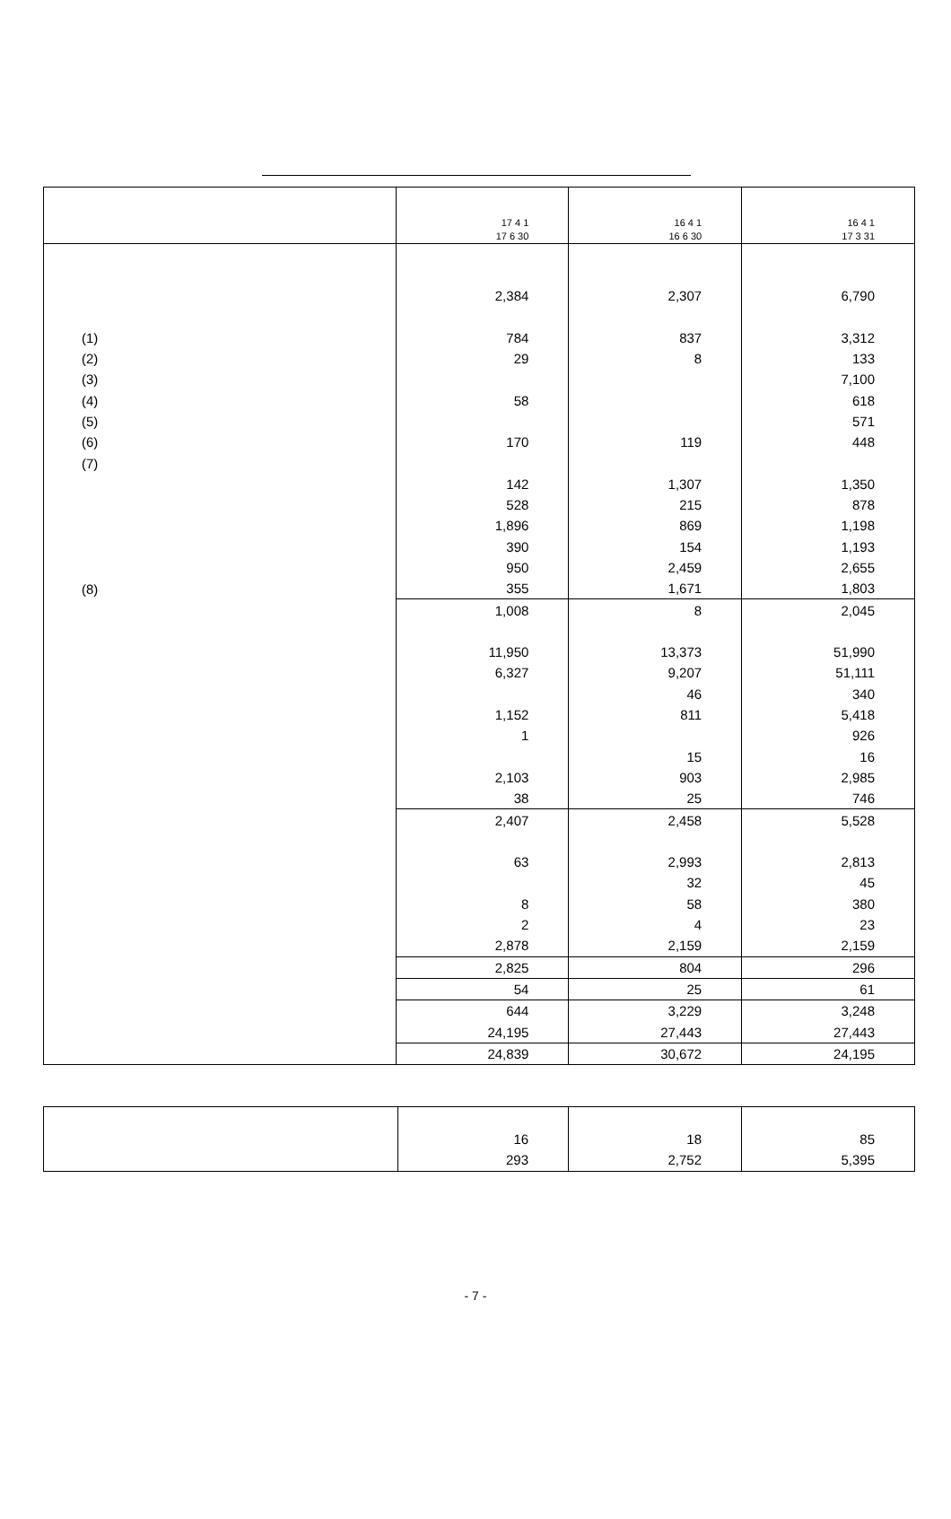| | 17 4 1 17 6 30 | 16 4 1 16 6 30 | 16 4 1 17 3 31 |
| | 2,384 | 2,307 | 6,790 |
| (1) | 784 | 837 | 3,312 |
| (2) | 29 | 8 | 133 |
| (3) | | | 7,100 |
| (4) | 58 | | 618 |
| (5) | | | 571 |
| (6) | 170 | 119 | 448 |
| (7) | | | |
| | 142 | 1,307 | 1,350 |
| | 528 | 215 | 878 |
| | 1,896 | 869 | 1,198 |
| | 390 | 154 | 1,193 |
| | 950 | 2,459 | 2,655 |
| (8) | 355 | 1,671 | 1,803 |
| | 1,008 | 8 | 2,045 |
| | 11,950 | 13,373 | 51,990 |
| | 6,327 | 9,207 | 51,111 |
| | | 46 | 340 |
| | 1,152 | 811 | 5,418 |
| | 1 | | 926 |
| | | 15 | 16 |
| | 2,103 | 903 | 2,985 |
| | 38 | 25 | 746 |
| | 2,407 | 2,458 | 5,528 |
| | 63 | 2,993 | 2,813 |
| | | 32 | 45 |
| | 8 | 58 | 380 |
| | 2 | 4 | 23 |
| | 2,878 | 2,159 | 2,159 |
| | 2,825 | 804 | 296 |
| | 54 | 25 | 61 |
| | 644 | 3,229 | 3,248 |
| | 24,195 | 27,443 | 27,443 |
| | 24,839 | 30,672 | 24,195 |
| | 16 | 18 | 85 |
| | 293 | 2,752 | 5,395 |
- 7 -